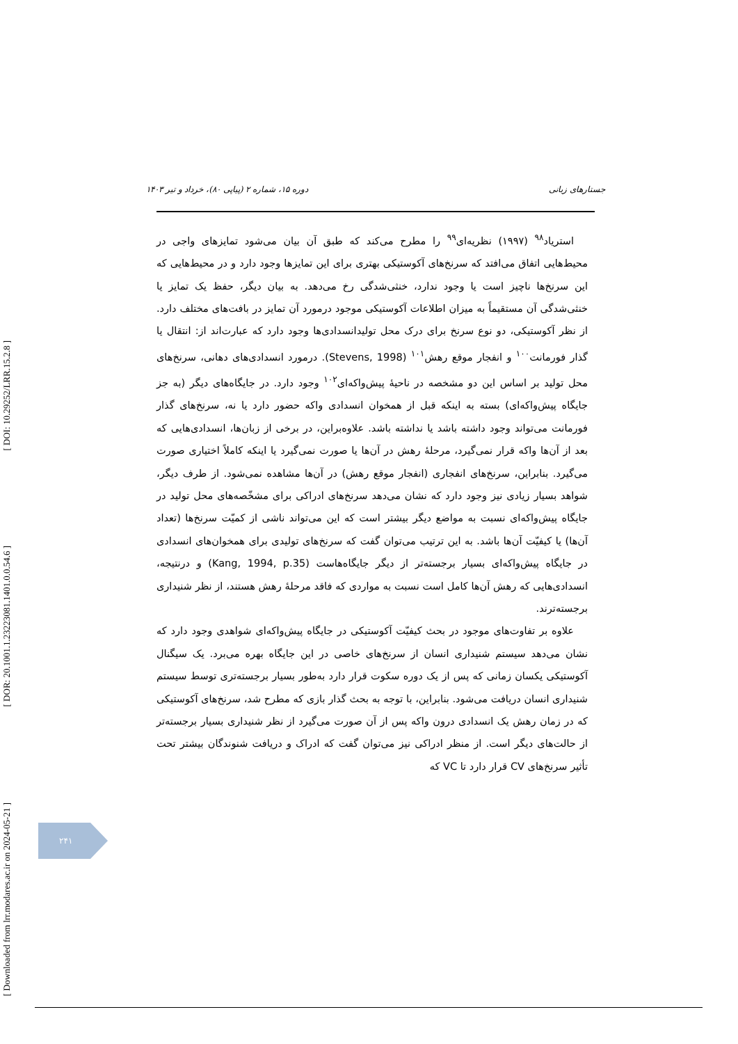جستارهای زبانی دوره ۱۵، شماره ۲ (پیاپی ۸۰)، خرداد و تیر ۱۴۰۳
[ DOI: 10.29252/LRR.15.2.8 ]
[ DOR: 20.1001.1.23223081.1401.0.0.54.6 ]
[ Downloaded from lrr.modares.ac.ir on 2024-05-21 ]
استریاد<sup>۹۸</sup> (۱۹۹۷) نظریه‌ای<sup>۹۹</sup> را مطرح می‌کند که طبق آن بیان می‌شود تمایزهای واجی در محیط‌هایی اتفاق می‌افتد که سرنخ‌های آکوستیکی بهتری برای این تمایزها وجود دارد و در محیط‌هایی که این سرنخ‌ها ناچیز است یا وجود ندارد، خنثی‌شدگی رخ می‌دهد. به بیان دیگر، حفظ یک تمایز یا خنثی‌شدگی آن مستقیماً به میزان اطلاعات آکوستیکی موجود درمورد آن تمایز در بافت‌های مختلف دارد. از نظر آکوستیکی، دو نوع سرنخ برای درک محل تولیدانسدادی‌ها وجود دارد که عبارت‌اند از: انتقال یا گذار فورمانت<sup>۱۰۰</sup> و انفجار موقع رهش<sup>۱۰۱</sup> (Stevens, 1998). درمورد انسدادی‌های دهانی، سرنخ‌های محل تولید بر اساس این دو مشخصه در ناحیهٔ پیش‌واکه‌ای<sup>۱۰۲</sup> وجود دارد. در جایگاه‌های دیگر (به جز جایگاه پیش‌واکه‌ای) بسته به اینکه قبل از همخوان انسدادی واکه حضور دارد یا نه، سرنخ‌های گذار فورمانت می‌تواند وجود داشته باشد یا نداشته باشد. علاوه‌براین، در برخی از زبان‌ها، انسدادی‌هایی که بعد از آن‌ها واکه قرار نمی‌گیرد، مرحلهٔ رهش در آن‌ها یا صورت نمی‌گیرد یا اینکه کاملاً اختیاری صورت می‌گیرد. بنابراین، سرنخ‌های انفجاری (انفجار موقع رهش) در آن‌ها مشاهده نمی‌شود. از طرف دیگر، شواهد بسیار زیادی نیز وجود دارد که نشان می‌دهد سرنخ‌های ادراکی برای مشخّصه‌های محل تولید در جایگاه پیش‌واکه‌ای نسبت به مواضع دیگر بیشتر است که این می‌تواند ناشی از کمیّت سرنخ‌ها (تعداد آن‌ها) یا کیفیّت آن‌ها باشد. به این ترتیب می‌توان گفت که سرنخ‌های تولیدی برای همخوان‌های انسدادی در جایگاه پیش‌واکه‌ای بسیار برجسته‌تر از دیگر جایگاه‌هاست (Kang, 1994, p.35) و درنتیجه، انسدادی‌هایی که رهش آن‌ها کامل است نسبت به مواردی که فاقد مرحلهٔ رهش هستند، از نظر شنیداری برجسته‌ترند.
علاوه بر تفاوت‌های موجود در بحث کیفیّت آکوستیکی در جایگاه پیش‌واکه‌ای شواهدی وجود دارد که نشان می‌دهد سیستم شنیداری انسان از سرنخ‌های خاصی در این جایگاه بهره می‌برد. یک سیگنال آکوستیکی یکسان زمانی که پس از یک دوره سکوت قرار دارد به‌طور بسیار برجسته‌تری توسط سیستم شنیداری انسان دریافت می‌شود. بنابراین، با توجه به بحث گذار بازی که مطرح شد، سرنخ‌های آکوستیکی که در زمان رهش یک انسدادی درون واکه پس از آن صورت می‌گیرد از نظر شنیداری بسیار برجسته‌تر از حالت‌های دیگر است. از منظر ادراکی نیز می‌توان گفت که ادراک و دریافت شنوندگان بیشتر تحت تأثیر سرنخ‌های CV قرار دارد تا VC که
۲۴۱